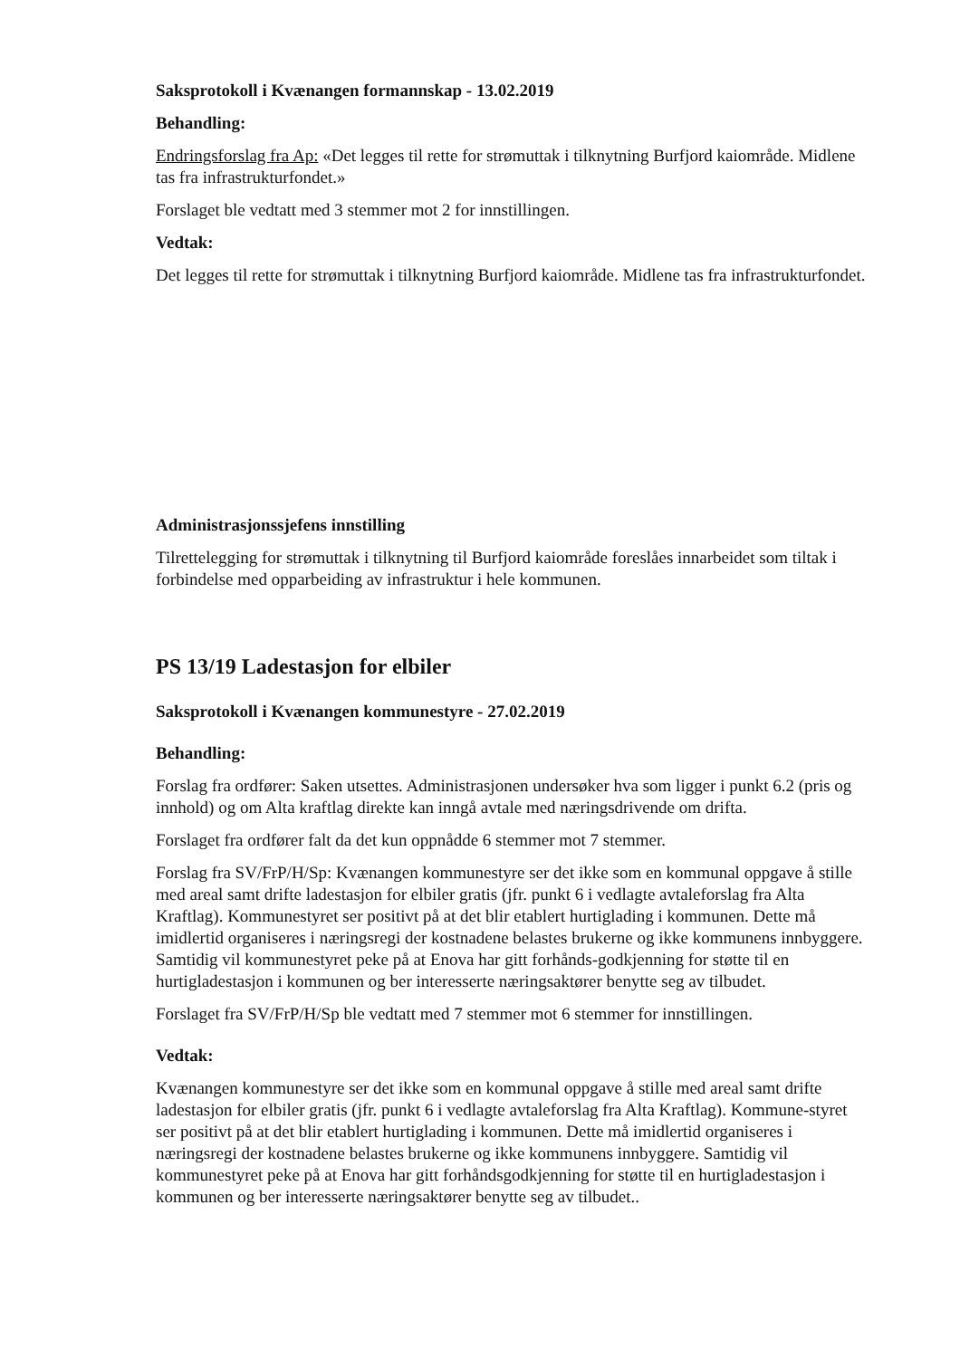Saksprotokoll i Kvænangen formannskap - 13.02.2019
Behandling:
Endringsforslag fra Ap: «Det legges til rette for strømuttak i tilknytning Burfjord kaiområde. Midlene tas fra infrastrukturfondet.»
Forslaget ble vedtatt med 3 stemmer mot 2 for innstillingen.
Vedtak:
Det legges til rette for strømuttak i tilknytning Burfjord kaiområde. Midlene tas fra infrastrukturfondet.
Administrasjonssjefens innstilling
Tilrettelegging for strømuttak i tilknytning til Burfjord kaiområde foreslåes innarbeidet som tiltak i forbindelse med opparbeiding av infrastruktur i hele kommunen.
PS 13/19 Ladestasjon for elbiler
Saksprotokoll i Kvænangen kommunestyre - 27.02.2019
Behandling:
Forslag fra ordfører: Saken utsettes. Administrasjonen undersøker hva som ligger i punkt 6.2 (pris og innhold) og om Alta kraftlag direkte kan inngå avtale med næringsdrivende om drifta.
Forslaget fra ordfører falt da det kun oppnådde 6 stemmer mot 7 stemmer.
Forslag fra SV/FrP/H/Sp: Kvænangen kommunestyre ser det ikke som en kommunal oppgave å stille med areal samt drifte ladestasjon for elbiler gratis (jfr. punkt 6 i vedlagte avtaleforslag fra Alta Kraftlag). Kommunestyret ser positivt på at det blir etablert hurtiglading i kommunen. Dette må imidlertid organiseres i næringsregi der kostnadene belastes brukerne og ikke kommunens innbyggere. Samtidig vil kommunestyret peke på at Enova har gitt forhånds-godkjenning for støtte til en hurtigladestasjon i kommunen og ber interesserte næringsaktører benytte seg av tilbudet.
Forslaget fra SV/FrP/H/Sp ble vedtatt med 7 stemmer mot 6 stemmer for innstillingen.
Vedtak:
Kvænangen kommunestyre ser det ikke som en kommunal oppgave å stille med areal samt drifte ladestasjon for elbiler gratis (jfr. punkt 6 i vedlagte avtaleforslag fra Alta Kraftlag). Kommune-styret ser positivt på at det blir etablert hurtiglading i kommunen. Dette må imidlertid organiseres i næringsregi der kostnadene belastes brukerne og ikke kommunens innbyggere. Samtidig vil kommunestyret peke på at Enova har gitt forhåndsgodkjenning for støtte til en hurtigladestasjon i kommunen og ber interesserte næringsaktører benytte seg av tilbudet..